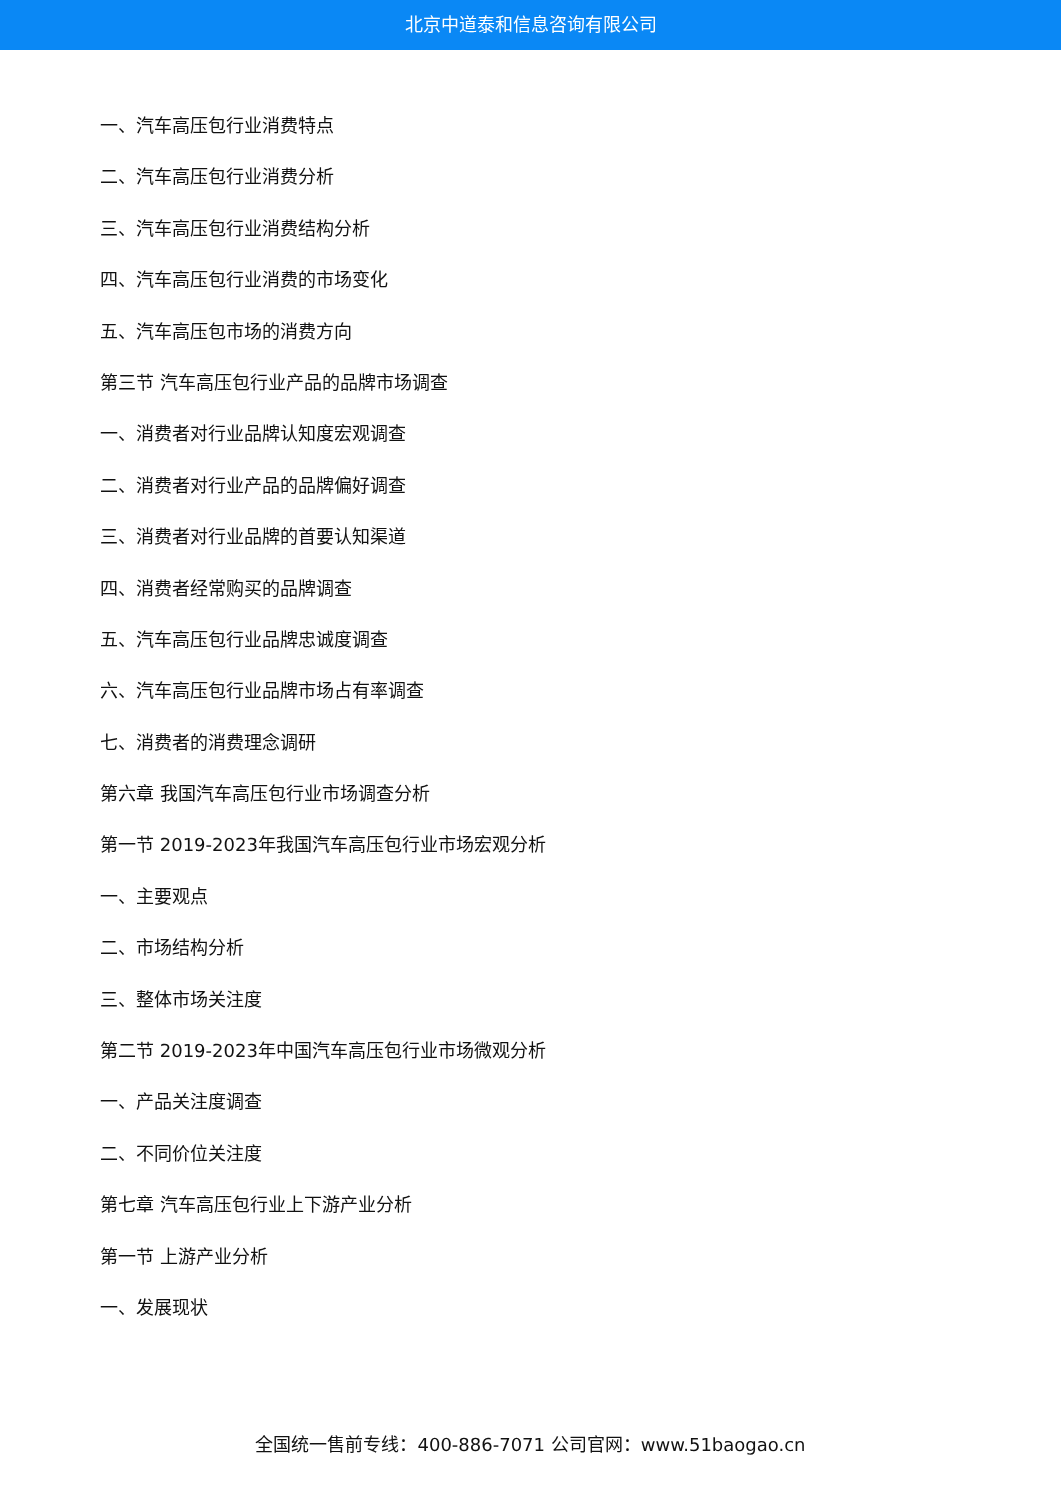北京中道泰和信息咨询有限公司
一、汽车高压包行业消费特点
二、汽车高压包行业消费分析
三、汽车高压包行业消费结构分析
四、汽车高压包行业消费的市场变化
五、汽车高压包市场的消费方向
第三节 汽车高压包行业产品的品牌市场调查
一、消费者对行业品牌认知度宏观调查
二、消费者对行业产品的品牌偏好调查
三、消费者对行业品牌的首要认知渠道
四、消费者经常购买的品牌调查
五、汽车高压包行业品牌忠诚度调查
六、汽车高压包行业品牌市场占有率调查
七、消费者的消费理念调研
第六章 我国汽车高压包行业市场调查分析
第一节 2019-2023年我国汽车高压包行业市场宏观分析
一、主要观点
二、市场结构分析
三、整体市场关注度
第二节 2019-2023年中国汽车高压包行业市场微观分析
一、产品关注度调查
二、不同价位关注度
第七章 汽车高压包行业上下游产业分析
第一节 上游产业分析
一、发展现状
全国统一售前专线：400-886-7071 公司官网：www.51baogao.cn